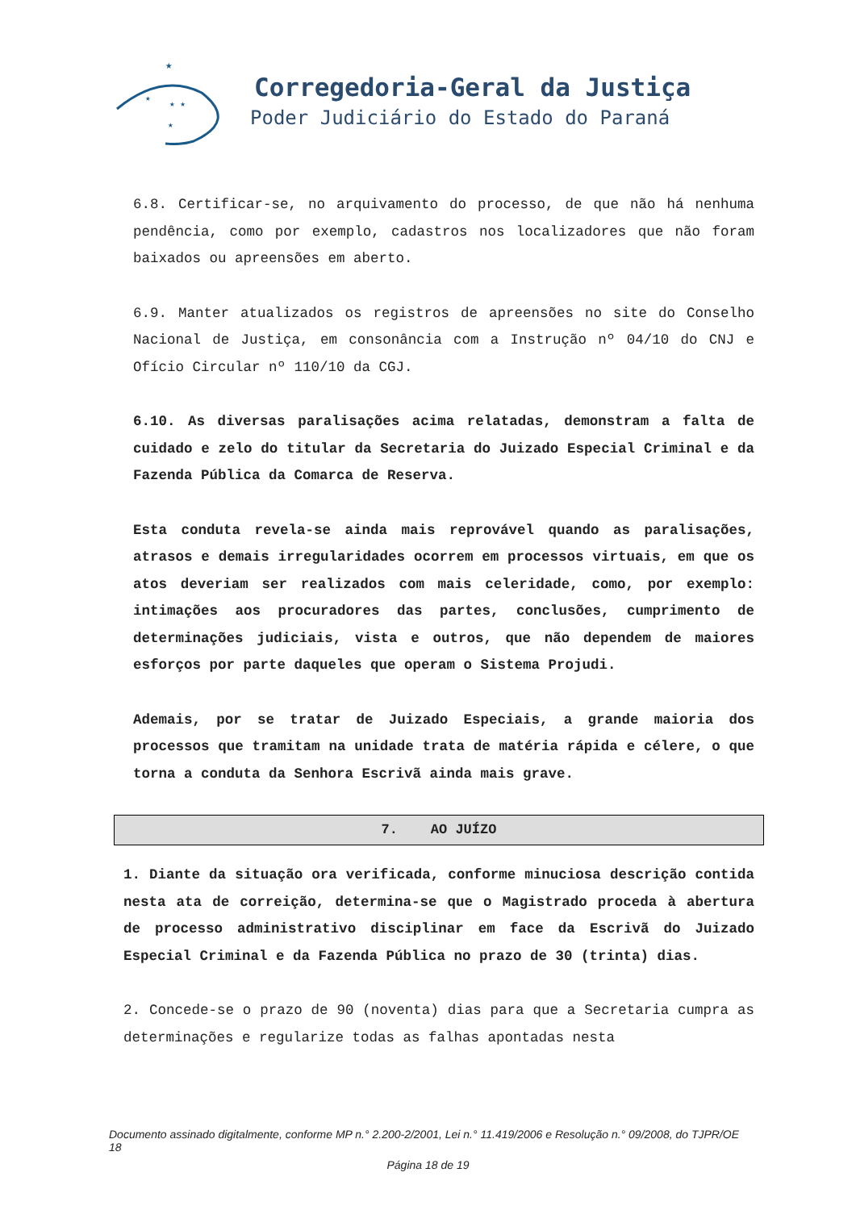★
★
★ ★
★
Corregedoria-Geral da Justiça
Poder Judiciário do Estado do Paraná
6.8. Certificar-se, no arquivamento do processo, de que não há nenhuma pendência, como por exemplo, cadastros nos localizadores que não foram baixados ou apreensões em aberto.
6.9. Manter atualizados os registros de apreensões no site do Conselho Nacional de Justiça, em consonância com a Instrução nº 04/10 do CNJ e Ofício Circular nº 110/10 da CGJ.
6.10. As diversas paralisações acima relatadas, demonstram a falta de cuidado e zelo do titular da Secretaria do Juizado Especial Criminal e da Fazenda Pública da Comarca de Reserva.
Esta conduta revela-se ainda mais reprovável quando as paralisações, atrasos e demais irregularidades ocorrem em processos virtuais, em que os atos deveriam ser realizados com mais celeridade, como, por exemplo: intimações aos procuradores das partes, conclusões, cumprimento de determinações judiciais, vista e outros, que não dependem de maiores esforços por parte daqueles que operam o Sistema Projudi.
Ademais, por se tratar de Juizado Especiais, a grande maioria dos processos que tramitam na unidade trata de matéria rápida e célere, o que torna a conduta da Senhora Escrivã ainda mais grave.
7. AO JUÍZO
1. Diante da situação ora verificada, conforme minuciosa descrição contida nesta ata de correição, determina-se que o Magistrado proceda à abertura de processo administrativo disciplinar em face da Escrivã do Juizado Especial Criminal e da Fazenda Pública no prazo de 30 (trinta) dias.
2. Concede-se o prazo de 90 (noventa) dias para que a Secretaria cumpra as determinações e regularize todas as falhas apontadas nesta
Documento assinado digitalmente, conforme MP n.° 2.200-2/2001, Lei n.° 11.419/2006 e Resolução n.° 09/2008, do TJPR/OE 18
Página 18 de 19